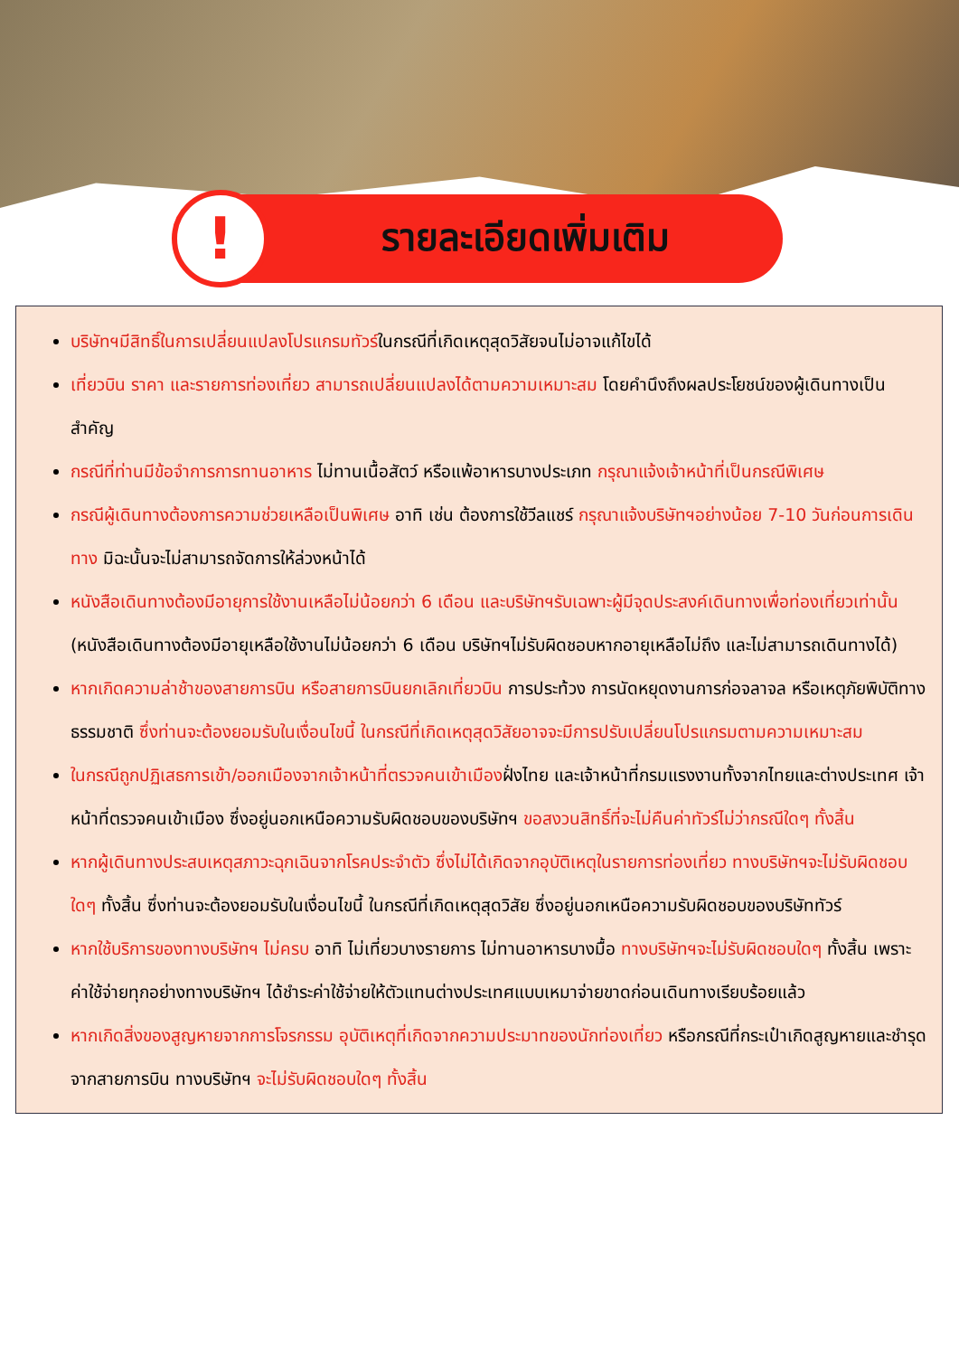!
รายละเอียดเพิ่มเติม
บริษัทฯมีสิทธิ์ในการเปลี่ยนแปลงโปรแกรมทัวร์ในกรณีที่เกิดเหตุสุดวิสัยจนไม่อาจแก้ไขได้
เที่ยวบิน ราคา และรายการท่องเที่ยว สามารถเปลี่ยนแปลงได้ตามความเหมาะสม โดยคำนึงถึงผลประโยชน์ของผู้เดินทางเป็นสำคัญ
กรณีที่ท่านมีข้อจำการการทานอาหาร ไม่ทานเนื้อสัตว์ หรือแพ้อาหารบางประเภท กรุณาแจ้งเจ้าหน้าที่เป็นกรณีพิเศษ
กรณีผู้เดินทางต้องการความช่วยเหลือเป็นพิเศษ อาทิ เช่น ต้องการใช้วีลแชร์ กรุณาแจ้งบริษัทฯอย่างน้อย 7-10 วันก่อนการเดินทาง มิฉะนั้นจะไม่สามารถจัดการให้ล่วงหน้าได้
หนังสือเดินทางต้องมีอายุการใช้งานเหลือไม่น้อยกว่า 6 เดือน และบริษัทฯรับเฉพาะผู้มีจุดประสงค์เดินทางเพื่อท่องเที่ยวเท่านั้น (หนังสือเดินทางต้องมีอายุเหลือใช้งานไม่น้อยกว่า 6 เดือน บริษัทฯไม่รับผิดชอบหากอายุเหลือไม่ถึง และไม่สามารถเดินทางได้)
หากเกิดความล่าช้าของสายการบิน หรือสายการบินยกเลิกเที่ยวบิน การประท้วง การนัดหยุดงานการก่อจลาจล หรือเหตุภัยพิบัติทางธรรมชาติ ซึ่งท่านจะต้องยอมรับในเงื่อนไขนี้ ในกรณีที่เกิดเหตุสุดวิสัยอาจจะมีการปรับเปลี่ยนโปรแกรมตามความเหมาะสม
ในกรณีถูกปฏิเสธการเข้า/ออกเมืองจากเจ้าหน้าที่ตรวจคนเข้าเมืองฝั่งไทย และเจ้าหน้าที่กรมแรงงานทั้งจากไทยและต่างประเทศ เจ้าหน้าที่ตรวจคนเข้าเมือง ซึ่งอยู่นอกเหนือความรับผิดชอบของบริษัทฯ ขอสงวนสิทธิ์ที่จะไม่คืนค่าทัวร์ไม่ว่ากรณีใดๆ ทั้งสิ้น
หากผู้เดินทางประสบเหตุสภาวะฉุกเฉินจากโรคประจำตัว ซึ่งไม่ได้เกิดจากอุบัติเหตุในรายการท่องเที่ยว ทางบริษัทฯจะไม่รับผิดชอบใดๆ ทั้งสิ้น ซึ่งท่านจะต้องยอมรับในเงื่อนไขนี้ ในกรณีที่เกิดเหตุสุดวิสัย ซึ่งอยู่นอกเหนือความรับผิดชอบของบริษัททัวร์
หากใช้บริการของทางบริษัทฯ ไม่ครบ อาทิ ไม่เที่ยวบางรายการ ไม่ทานอาหารบางมื้อ ทางบริษัทฯจะไม่รับผิดชอบใดๆ ทั้งสิ้น เพราะค่าใช้จ่ายทุกอย่างทางบริษัทฯ ได้ชำระค่าใช้จ่ายให้ตัวแทนต่างประเทศแบบเหมาจ่ายขาดก่อนเดินทางเรียบร้อยแล้ว
หากเกิดสิ่งของสูญหายจากการโจรกรรม อุบัติเหตุที่เกิดจากความประมาทของนักท่องเที่ยว หรือกรณีที่กระเป๋าเกิดสูญหายและชำรุดจากสายการบิน ทางบริษัทฯ จะไม่รับผิดชอบใดๆ ทั้งสิ้น